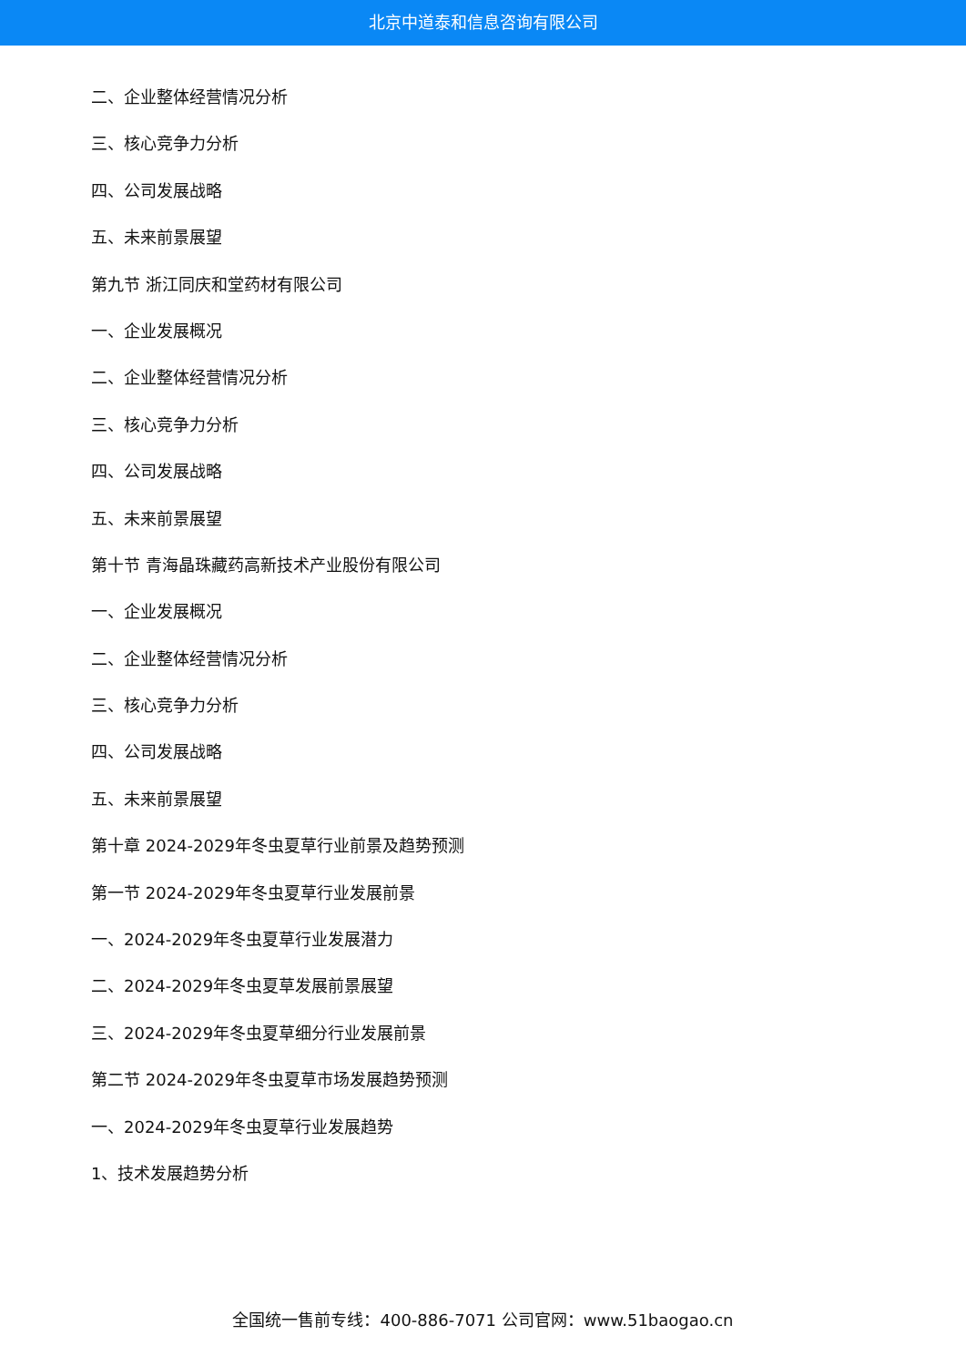北京中道泰和信息咨询有限公司
二、企业整体经营情况分析
三、核心竞争力分析
四、公司发展战略
五、未来前景展望
第九节 浙江同庆和堂药材有限公司
一、企业发展概况
二、企业整体经营情况分析
三、核心竞争力分析
四、公司发展战略
五、未来前景展望
第十节 青海晶珠藏药高新技术产业股份有限公司
一、企业发展概况
二、企业整体经营情况分析
三、核心竞争力分析
四、公司发展战略
五、未来前景展望
第十章 2024-2029年冬虫夏草行业前景及趋势预测
第一节 2024-2029年冬虫夏草行业发展前景
一、2024-2029年冬虫夏草行业发展潜力
二、2024-2029年冬虫夏草发展前景展望
三、2024-2029年冬虫夏草细分行业发展前景
第二节 2024-2029年冬虫夏草市场发展趋势预测
一、2024-2029年冬虫夏草行业发展趋势
1、技术发展趋势分析
全国统一售前专线：400-886-7071 公司官网：www.51baogao.cn